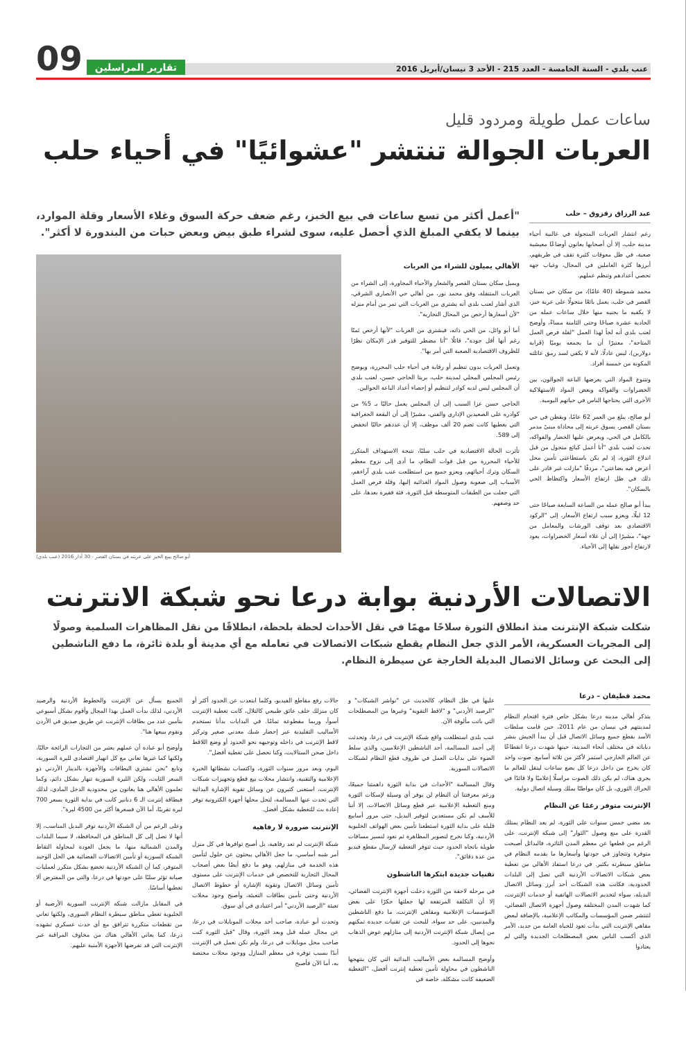عنب بلدي - السنة الخامسة - العدد 215 - الأحد 3 نيسان/أبريل 2016
تقارير المراسلين
09
ساعات عمل طويلة ومردود قليل
العربات الجوالة تنتشر "عشوائيًا" في أحياء حلب
عبد الرزاق زقزوق – حلب
رغم انتشار العربات المتجولة في غالبية أحياء مدينة حلب، إلا أن أصحابها يعانون أوضاعًا معيشية صعبة، في ظل معوقات كثيرة تقف في طريقهم، أبرزها كثرة العاملين في المجال، وغياب جهة تحصي أعدادهم وتنظم عملهم.
محمد شموطة (40 عامًا)، من سكان حي بستان القصر في حلب، يعمل بائعًا متجولًا على عربة خبز، لا يكفيه ما يجنيه منها خلال ساعات عمله من الحادية عشرة صباحًا وحتى الثامنة مساءً، وأوضح لعنب بلدي أنه لجأ لهذا العمل "لقلة فرص العمل المتاحة"، معتبرًا أن ما يجمعه يوميًا (قرابة دولارين)، ليس عادلًا، لأنه لا يكفي لسد رمق عائلته المكونة من خمسة أفراد.
وتتنوع المواد التي يعرضها الباعة الجوالون، بين الخضراوات والفواكه وبعض المواد الاستهلاكية الأخرى التي يحتاجها الناس في حياتهم اليومية.
أبو صالح، يبلغ من العمر 62 عامًا، ويقطن في حي بستان القصر، يسوق عربته إلى محاذاة مبنىً مدمر بالكامل في الحي، ويعرض عليها الخضار والفواكه، تحدث لعنب بلدي "أنا أعمل كبائع متجول من قبل اندلاع الثورة، إذ لم يكن باستطاعتي تأمين محل أعرض فيه بضاعتي"، مردفًا "مازلت غير قادر على ذلك في ظل ارتفاع الأسعار واكتظاظ الحي بالسكان".
يبدأ أبو صالح عمله من الساعة السابعة صباحًا حتى 12 ليلًا، ويعزو سبب ارتفاع الأسعار، إلى "الركود الاقتصادي بعد توقف الورشات والمعامل من جهة"، مشيرًا إلى أن غلاء أسعار الخضراوات، يعود لارتفاع أجور نقلها إلى الأحياء.
"أعمل أكثر من تسع ساعات في بيع الخبز، رغم ضعف حركة السوق وغلاء الأسعار وقلة الموارد، بينما لا يكفي المبلغ الذي أحصل عليه، سوى لشراء طبق بيض وبعض حبات من البندورة لا أكثر".
الأهالي يميلون للشراء من العربات
ويميل سكان بستان القصر والشعار والأحياء المجاورة، إلى الشراء من العربات المتنقلة، وفق محمد نور، من أهالي حي الأنصاري الشرقي، الذي أشار لعنب بلدي أنه يشتري من العربات التي تمر من أمام منزله "لأن أسعارها أرخص من المحال التجارية".
أما أبو وائل، من الحي ذاته، فيشتري من العربات "لأنها أرخص ثمنًا رغم أنها أقل جودة"، قائلًا "أنا مضطر للتوفير قدر الإمكان نظرًا للظروف الاقتصادية الصعبة التي أمر بها".
وتعمل العربات بدون تنظيم أو رقابة في أحياء حلب المحررة، ويوضح رئيس المجلس المحلي لمدينة حلب، بريتا الحاجي حسن، لعنب بلدي أن المجلس ليس لديه كوادر لتنظيم أو إحصاء أعداد الباعة الجوالين.
الحاجي حسن عزا السبب إلى أن المجلس يعمل حاليًا بـ 5% من كوادره على الصعيدين الإداري والفني، مشيرًا إلى أن البقعة الجغرافية التي يغطيها كانت تضم 20 ألف موظف، إلا أن عددهم حاليًا انخفض إلى 589.
تأثرت الحالة الاقتصادية في حلب سلبًا، نتيجة الاستهداف المتكرر للأحياء المحررة من قبل قوات النظام، ما أدى إلى نزوح معظم السكان وترك أحيائهم، ويعزو جميع من استطلعت عنب بلدي آراءهم، الأسباب إلى صعوبة وصول المواد الغذائية إليها، وقلة فرص العمل التي جعلت من الطبقات المتوسطة قبل الثورة، فئة فقيرة بعدها، على حد وصفهم.
أبو صالح يبيع الخبز على عربته في بستان القصر - 30 آذار 2016 (عنب بلدي)
الاتصالات الأردنية بوابة درعا نحو شبكة الانترنت
شكلت شبكة الإنترنت منذ انطلاق الثورة سلاحًا مهمًا في نقل الأحداث لحظة بلحظة، انطلاقًا من نقل المظاهرات السلمية وصولًا إلى المجريات العسكرية، الأمر الذي جعل النظام يقطع شبكات الاتصالات في تعامله مع أي مدينة أو بلدة ثائرة، ما دفع الناشطين إلى البحث عن وسائل الاتصال البديلة الخارجة عن سيطرة النظام.
محمد قطيفان – درعا
يتذكر أهالي مدينة درعا بشكل خاص فترة اقتحام النظام لمدينتهم في نيسان من عام 2011، حين قامت سلطات الأسد بقطع جميع وسائل الاتصال قبل أن يبدأ الجيش بنشر دباباته في مختلف أنحاء المدينة، حينها شهدت درعا انقطاعًا عن العالم الخارجي استمر لأكثر من ثلاثة أسابيع. صوت واحد كان يخرج من داخل درعا كل بضع ساعات لينقل للعالم ما يجري هناك، لم يكن ذلك الصوت مراسلًا إعلاميًا ولا قائدًا في الحراك الثوري، بل كان مواطنًا يملك وسيلة اتصال دولية.
الإنترنت متوفر رغمًا عن النظام
بعد مضي خمس سنوات على الثورة، لم يعد النظام يمتلك القدرة على منع وصول "الثوار" إلى شبكة الإنترنت، على الرغم من قطعها عن معظم المدن الثائرة، فالبدائل أصبحت متوفرة وتتجاوز في جودتها وأسعارها ما يقدمه النظام في مناطق سيطرته بكثير. في درعا استفاد الأهالي من تغطية بعض شبكات الاتصالات الأردنية التي تصل إلى البلدات الحدودية، فكانت هذه الشبكات أحد أبرز وسائل الاتصال البديلة، سواء لتخديم الاتصالات الهاتفية أو خدمات الإنترنت، كما شهدت المدن المختلفة وصول أجهزة الاتصال الفضائي، لتنتشر ضمن المؤسسات والمكاتب الإعلامية، بالإضافة لبعض مقاهي الإنترنت التي بدأت تعود للحياة العامة من جديد، الأمر الذي أكسب الناس بعض المصطلحات الجديدة والتي لم يعتادوا
عليها في ظل النظام، كالحديث عن "نواشر الشبكات" و "الرصيد الأردني" و "لاقط التقوية" وغيرها من المصطلحات التي باتت مألوفة الآن.
عنب بلدي استطلعت واقع شبكة الإنترنت في درعا، وتحدثت إلى أحمد المسالمة، أحد الناشطين الإعلاميين، والذي سلط الضوء على بدايات العمل في ظروف قطع النظام لشبكات الاتصالات السورية.
وقال المسالمة "الأحداث في بداية الثورة داهمتنا جميعًا، ورغم معرفتنا أن النظام لن يوفر أي وسيلة لإسكات الثورة ومنع التغطية الإعلامية عبر قطع وسائل الاتصالات، إلا أننا للأسف لم نكن مستعدين لتوفير البديل، حتى مرور أسابيع قليلة على بداية الثورة استطعنا تأمين بعض الهواتف الخليوية الأردنية، وكنا نخرج لتصوير المظاهرة ثم نعود لنسير مسافات طويلة باتجاه الحدود حيث تتوفر التغطية لإرسال مقطع فيديو من عدة دقائق".
تقنيات جديدة ابتكرها الناشطون
في مرحلة لاحقة من الثورة دخلت أجهزة الإنترنت الفضائي، إلا أن التكلفة المرتفعة لها جعلتها حكرًا على بعض المؤسسات الإعلامية ومقاهي الإنترنت، ما دفع الناشطين والمدنيين، على حد سواء، للبحث عن تقنيات جديدة تمكنهم من إيصال شبكة الإنترنت الأردنية إلى منازلهم عوض الذهاب نحوها إلى الحدود.
وأوضح المسالمة بعض الأساليب البدائية التي كان ينتهجها الناشطون في محاولة تأمين تغطية إنترنت أفضل، "التغطية الضعيفة كانت مشكلة، خاصة في
حالات رفع مقاطع الفيديو، وكلما ابتعدت عن الحدود أكثر أو كان منزلك خلف عائق طبيعي كالتلال، كانت تغطية الإنترنت أسوأ، وربما مقطوعة تمامًا. في البدايات بدأنا نستخدم الأساليب التقليدية عبر إحضار شبك معدني صغير وتركيز لاقط الإنترنت في داخله وتوجيهه نحو الحدود أو وضع اللاقط داخل صحن الستالايت، وكنا نحصل على تغطية أفضل".
اليوم، وبعد مرور سنوات الثورة، واكتساب نشطائها الخبرة الإعلامية والتقنية، وانتشار محلات بيع قطع وتجهيزات شبكات الإنترنت، استغنى كثيرون عن وسائل تقوية الإشارة البدائية التي تحدث عنها المسالمة، لتحل محلها أجهزة الكترونية توفر إعادة بث للتغطية بشكل أفضل.
الإنترنت ضرورة لا رفاهية
شبكة الإنترنت لم تعد رفاهية، بل أصبح توافرها في كل منزل أمر شبه أساسي، ما جعل الأهالي يبحثون عن حلول لتأمين هذه الخدمة في منازلهم، وهو ما دفع أيضًا بعض أصحاب المحال التجارية للتخصص في خدمات الإنترنت على مستوى تأمين وسائل الاتصال وتقوية الإشارة أو خطوط الاتصال الأردنية وحتى تأمين بطاقات التعبئة، وأصبح وجود محلات تعبئة "الرصيد الأردني" أمر اعتيادي في أي سوق.
وتحدث أبو عبادة، صاحب أحد محلات الموبايلات في درعا، عن مجال عمله قبل وبعد الثورة، وقال "قبل الثورة كنت صاحب محل موبايلات في درعا، ولم نكن نعمل في الإنترنت أبدًا بسبب توفره في معظم المنازل ووجود محلات مختصة به، أما الآن فأصبح
الجميع يسأل عن الإنترنت والخطوط الأردنية والرصيد الأردني، لذلك بدأت العمل بهذا المجال وأقوم بشكل أسبوعي بتأمين عدد من بطاقات الإنترنت عن طريق صديق في الأردن ونقوم ببيعها هنا".
وأوضح أبو عبادة أن عملهم يعتبر من التجارات الرائجة حاليًا، ولكنها كما غيرها تعاني مع كل انهيار اقتصادي لليرة السورية، وتابع "نحن نشتري البطاقات والأجهزة بالدينار الأردني ذو السعر الثابت، ولكن الليرة السورية تنهار بشكل دائم، وكما تعلمون الأهالي هنا يعانون من محدودية الدخل المادي، لذلك فبطاقة إنترنت الـ 6 دنانير كانت في بداية الثورة بسعر 700 ليرة تقريبًا، أما الآن فسعرها أكثر من 4500 ليرة".
وعلى الرغم من أن الشبكة الأردنية توفر البديل المناسب، إلا أنها لا تصل إلى كل المناطق في المحافظة، لا سيما البلدات والمدن الشمالية منها، ما يجعل العودة لمحاولة التقاط الشبكة السورية أو تأمين الاتصالات الفضائية هي الحل الوحيد المتوفر، كما أن الشبكة الأردنية تخضع بشكل متكرر لعمليات صيانة تؤثر سلبًا على جودتها في درعا، والتي من المفترض ألا تغطيها أساسًا.
في المقابل مازالت شبكة الإنترنت السورية الأرضية أو الخليوية تغطي مناطق سيطرة النظام السوري، ولكنها تعاني من تقطعات متكررة تترافق مع أي حدث عسكري تشهده درعا، كما يعاني الأهالي هناك من مخاوف المراقبة عبر الإنترنت التي قد تفرضها الأجهزة الأمنية عليهم.